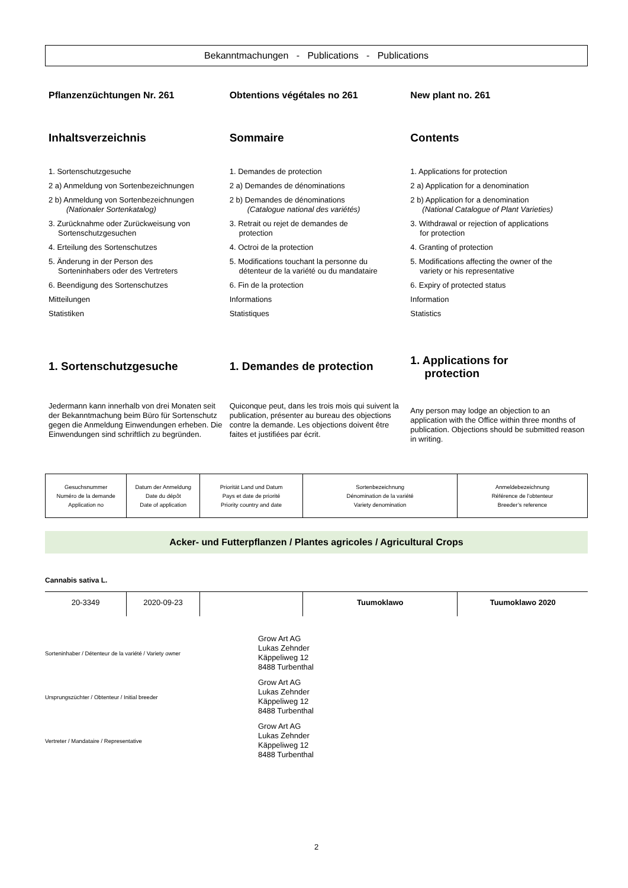Bekanntmachungen - Publications - Publications
Pflanzenzüchtungen Nr. 261
Inhaltsverzeichnis
1. Sortenschutzgesuche
2 a) Anmeldung von Sortenbezeichnungen
2 b) Anmeldung von Sortenbezeichnungen
(Nationaler Sortenkatalog)
3. Zurücknahme oder Zurückweisung von
Sortenschutzgesuchen
4. Erteilung des Sortenschutzes
5. Änderung in der Person des
Sorteninhabers oder des Vertreters
6. Beendigung des Sortenschutzes
Mitteilungen
Statistiken
1. Sortenschutzgesuche
Jedermann kann innerhalb von drei Monaten seit der Bekanntmachung beim Büro für Sortenschutz gegen die Anmeldung Einwendungen erheben. Die Einwendungen sind schriftlich zu begründen.
Obtentions végétales no 261
Sommaire
1. Demandes de protection
2 a) Demandes de dénominations
2 b) Demandes de dénominations
(Catalogue national des variétés)
3. Retrait ou rejet de demandes de
protection
4. Octroi de la protection
5. Modifications touchant la personne du
détenteur de la variété ou du mandataire
6. Fin de la protection
Informations
Statistiques
1. Demandes de protection
Quiconque peut, dans les trois mois qui suivent la publication, présenter au bureau des objections contre la demande. Les objections doivent être faites et justifiées par écrit.
New plant no. 261
Contents
1. Applications for protection
2 a) Application for a denomination
2 b) Application for a denomination
(National Catalogue of Plant Varieties)
3. Withdrawal or rejection of applications
for protection
4. Granting of protection
5. Modifications affecting the owner of the
variety or his representative
6. Expiry of protected status
Information
Statistics
1. Applications for
protection
Any person may lodge an objection to an application with the Office within three months of publication. Objections should be submitted reason in writing.
| Gesuchsnummer Numéro de la demande Application no | Datum der Anmeldung Date du dépôt Date of application | Priorität Land und Datum Pays et date de priorité Priority country and date | Sortenbezeichnung Dénomination de la variété Variety denomination | Anmeldebezeichnung Référence de l'obtenteur Breeder’s reference |
Acker- und Futterpflanzen / Plantes agricoles / Agricultural Crops
Cannabis sativa L.
| 20-3349 | 2020-09-23 | | Tuumoklawo | Tuumoklawo 2020 |
Sorteninhaber / Détenteur de la variété / Variety owner
Grow Art AG
Lukas Zehnder
Käppeliweg 12
8488 Turbenthal
Ursprungszüchter / Obtenteur / Initial breeder
Grow Art AG
Lukas Zehnder
Käppeliweg 12
8488 Turbenthal
Vertreter / Mandataire / Representative
Grow Art AG
Lukas Zehnder
Käppeliweg 12
8488 Turbenthal
2